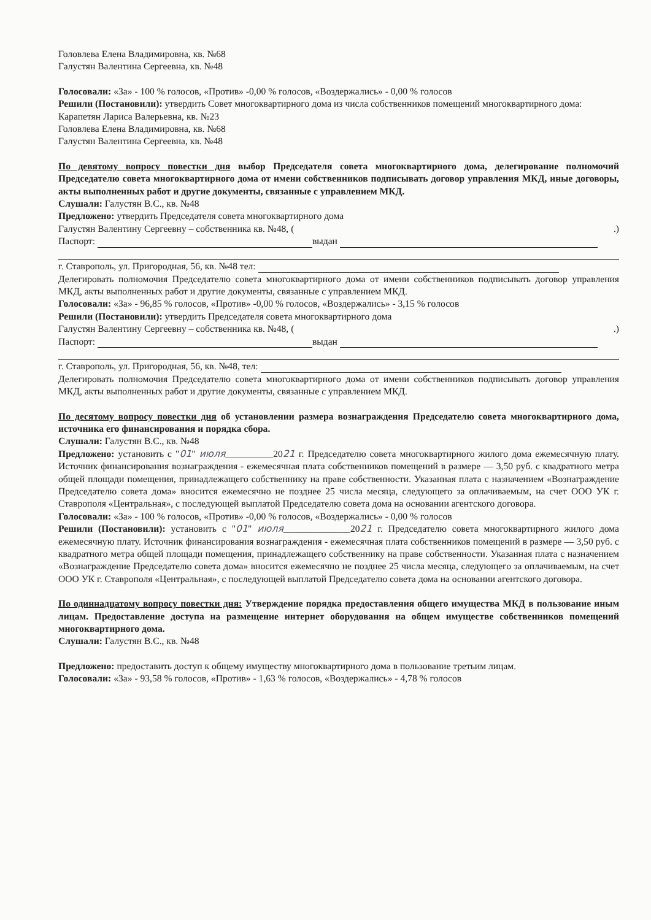Головлева Елена Владимировна, кв. №68
Галустян Валентина Сергеевна, кв. №48
Голосовали: «За» - 100 % голосов, «Против» -0,00 % голосов, «Воздержались» - 0,00 % голосов
Решили (Постановили): утвердить Совет многоквартирного дома из числа собственников помещений многоквартирного дома:
Карапетян Лариса Валерьевна, кв. №23
Головлева Елена Владимировна, кв. №68
Галустян Валентина Сергеевна, кв. №48
По девятому вопросу повестки дня выбор Председателя совета многоквартирного дома, делегирование полномочий Председателю совета многоквартирного дома от имени собственников подписывать договор управления МКД, иные договоры, акты выполненных работ и другие документы, связанные с управлением МКД.
Слушали: Галустян В.С., кв. №48
Предложено: утвердить Председателя совета многоквартирного дома
Галустян Валентину Сергеевну – собственника кв. №48, ( .)
Паспорт: выдан
г. Ставрополь, ул. Пригородная, 56, кв. №48 тел:
Делегировать полномочия Председателю совета многоквартирного дома от имени собственников подписывать договор управления МКД, акты выполненных работ и другие документы, связанные с управлением МКД.
Голосовали: «За» - 96,85 % голосов, «Против» -0,00 % голосов, «Воздержались» - 3,15 % голосов
Решили (Постановили): утвердить Председателя совета многоквартирного дома
Галустян Валентину Сергеевну – собственника кв. №48, ( .)
Паспорт: выдан
г. Ставрополь, ул. Пригородная, 56, кв. №48, тел:
Делегировать полномочия Председателю совета многоквартирного дома от имени собственников подписывать договор управления МКД, акты выполненных работ и другие документы, связанные с управлением МКД.
По десятому вопросу повестки дня об установлении размера вознаграждения Председателю совета многоквартирного дома, источника его финансирования и порядка сбора.
Слушали: Галустян В.С., кв. №48
Предложено: установить с "01" июля__________2021 г. Председателю совета многоквартирного жилого дома ежемесячную плату. Источник финансирования вознаграждения - ежемесячная плата собственников помещений в размере — 3,50 руб. с квадратного метра общей площади помещения, принадлежащего собственнику на праве собственности. Указанная плата с назначением «Вознаграждение Председателю совета дома» вносится ежемесячно не позднее 25 числа месяца, следующего за оплачиваемым, на счет ООО УК г. Ставрополя «Центральная», с последующей выплатой Председателю совета дома на основании агентского договора.
Голосовали: «За» - 100 % голосов, «Против» -0,00 % голосов, «Воздержались» - 0,00 % голосов
Решили (Постановили): установить с "01" июля______________2021 г. Председателю совета многоквартирного жилого дома ежемесячную плату. Источник финансирования вознаграждения - ежемесячная плата собственников помещений в размере — 3,50 руб. с квадратного метра общей площади помещения, принадлежащего собственнику на праве собственности. Указанная плата с назначением «Вознаграждение Председателю совета дома» вносится ежемесячно не позднее 25 числа месяца, следующего за оплачиваемым, на счет ООО УК г. Ставрополя «Центральная», с последующей выплатой Председателю совета дома на основании агентского договора.
По одиннадцатому вопросу повестки дня: Утверждение порядка предоставления общего имущества МКД в пользование иным лицам. Предоставление доступа на размещение интернет оборудования на общем имуществе собственников помещений многоквартирного дома.
Слушали: Галустян В.С., кв. №48
Предложено: предоставить доступ к общему имуществу многоквартирного дома в пользование третьим лицам.
Голосовали: «За» - 93,58 % голосов, «Против» - 1,63 % голосов, «Воздержались» - 4,78 % голосов